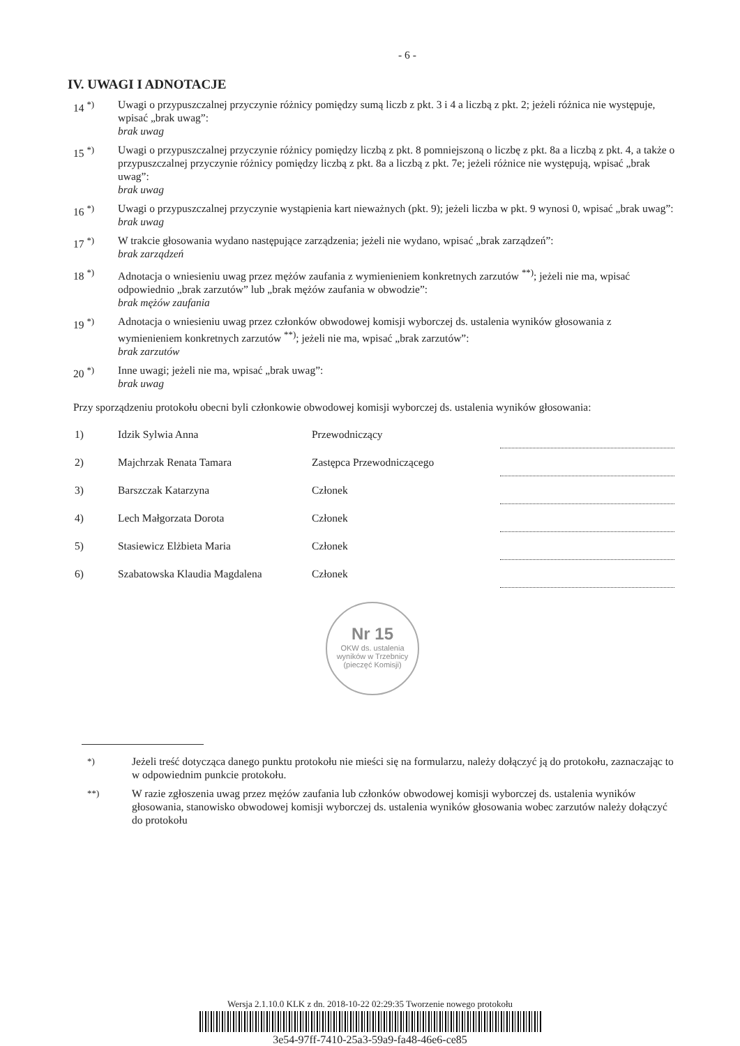- 6 -
IV. UWAGI I ADNOTACJE
14 <sup>*)</sup> Uwagi o przypuszczalnej przyczynie różnicy pomiędzy sumą liczb z pkt. 3 i 4 a liczbą z pkt. 2; jeżeli różnica nie występuje, wpisać „brak uwag”:
brak uwag
15 <sup>*)</sup> Uwagi o przypuszczalnej przyczynie różnicy pomiędzy liczbą z pkt. 8 pomniejszoną o liczbę z pkt. 8a a liczbą z pkt. 4, a także o przypuszczalnej przyczynie różnicy pomiędzy liczbą z pkt. 8a a liczbą z pkt. 7e; jeżeli różnice nie występują, wpisać „brak uwag”:
brak uwag
16 <sup>*)</sup> Uwagi o przypuszczalnej przyczynie wystąpienia kart nieważnych (pkt. 9); jeżeli liczba w pkt. 9 wynosi 0, wpisać „brak uwag”:
brak uwag
17 <sup>*)</sup> W trakcie głosowania wydano następujące zarządzenia; jeżeli nie wydano, wpisać „brak zarządzeń”:
brak zarządzeń
18 <sup>*)</sup> Adnotacja o wniesieniu uwag przez mężów zaufania z wymienieniem konkretnych zarzutów <sup>**)</sup>; jeżeli nie ma, wpisać odpowiednio „brak zarzutów” lub „brak mężów zaufania w obwodzie”:
brak mężów zaufania
19 <sup>*)</sup> Adnotacja o wniesieniu uwag przez członków obwodowej komisji wyborczej ds. ustalenia wyników głosowania z wymienieniem konkretnych zarzutów <sup>**)</sup>; jeżeli nie ma, wpisać „brak zarzutów”:
brak zarzutów
20 <sup>*)</sup> Inne uwagi; jeżeli nie ma, wpisać „brak uwag”:
brak uwag
Przy sporządzeniu protokołu obecni byli członkowie obwodowej komisji wyborczej ds. ustalenia wyników głosowania:
| 1) | Idzik Sylwia Anna | Przewodniczący | |
| 2) | Majchrzak Renata Tamara | Zastępca Przewodniczącego | |
| 3) | Barszczak Katarzyna | Członek | |
| 4) | Lech Małgorzata Dorota | Członek | |
| 5) | Stasiewicz Elżbieta Maria | Członek | |
| 6) | Szabatowska Klaudia Magdalena | Członek | |
Nr 15
OKW ds. ustalenia wyników w Trzebnicy
(pieczęć Komisji)
<sup>*)</sup> Jeżeli treść dotycząca danego punktu protokołu nie mieści się na formularzu, należy dołączyć ją do protokołu, zaznaczając to w odpowiednim punkcie protokołu.
<sup>**)</sup> W razie zgłoszenia uwag przez mężów zaufania lub członków obwodowej komisji wyborczej ds. ustalenia wyników głosowania, stanowisko obwodowej komisji wyborczej ds. ustalenia wyników głosowania wobec zarzutów należy dołączyć do protokołu
Wersja 2.1.10.0 KLK z dn. 2018-10-22 02:29:35 Tworzenie nowego protokołu
3e54-97ff-7410-25a3-59a9-fa48-46e6-ce85